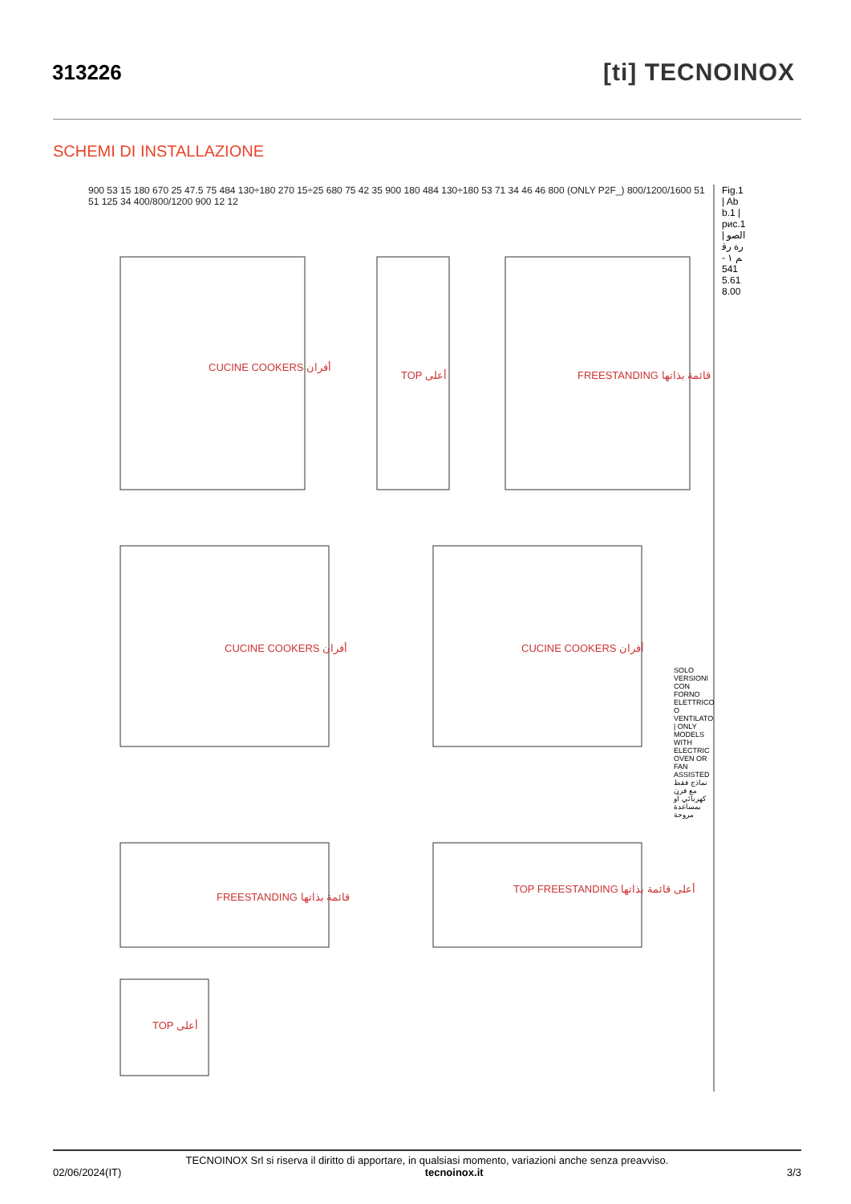313226
[ti] TECNOINOX
SCHEMI DI INSTALLAZIONE
CUCINE COOKERS أفران
TOP أعلى FREESTANDING قائمة بذاتها
CUCINE COOKERS أفران CUCINE COOKERS أفران
FREESTANDING قائمة بذاتها
TOP FREESTANDING أعلى قائمة بذاتها
TOP أعلى
900 53 15 180 670 25 47.5 75 484 130÷180 270 15÷25 680 75 42 35 900 180 484 130÷180 53 71 34 46 46 800 (ONLY P2F_) 800/1200/1600 51 51 125 34 400/800/1200 900 12 12
Fig.1 | Abb.1 | рис.1 | الصورة رقم ١ - 5415.618.00
SOLO VERSIONI CON FORNO ELETTRICO O VENTILATO | ONLY MODELS WITH ELECTRIC OVEN OR FAN ASSISTED نماذج فقط مع فرن كهربائي أو بمساعدة مروحة
TECNOINOX Srl si riserva il diritto di apportare, in qualsiasi momento, variazioni anche senza preavviso.
02/06/2024(IT) tecnoinox.it 3/3